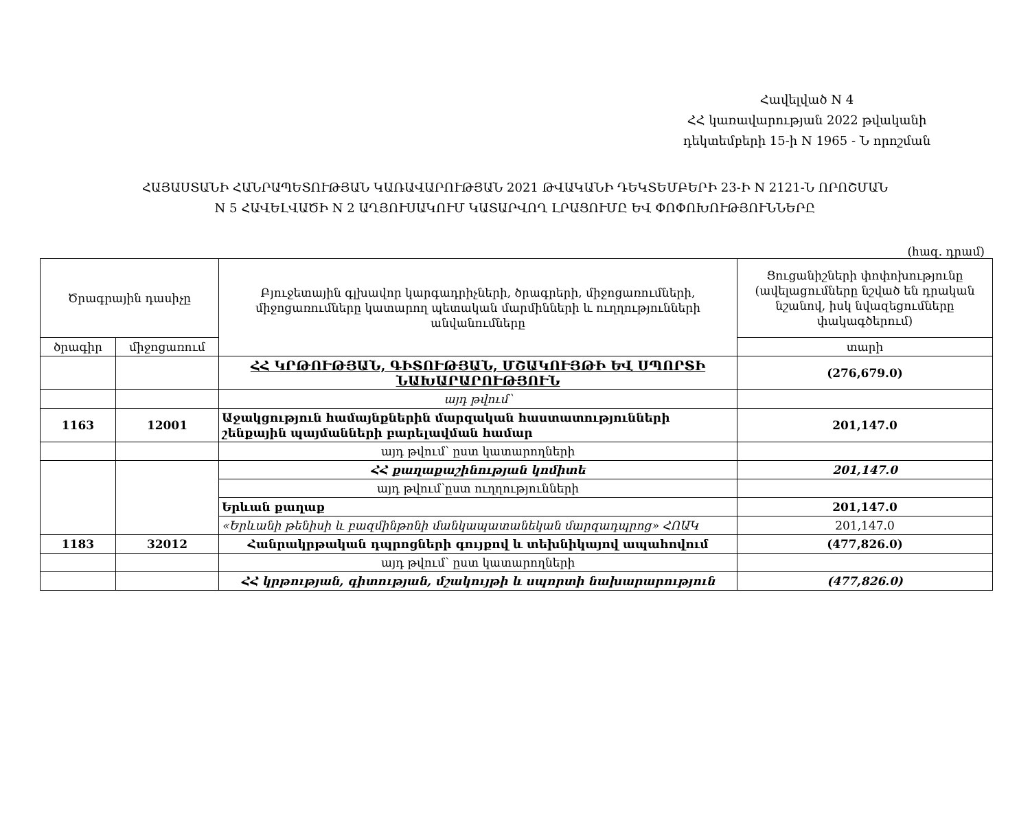Հավելված N 4
ՀՀ կառավարության 2022 թվականի
դեկտեմբերի 15-ի N 1965 - Ն որոշման
ՀԱՅԱՍՏԱՆԻ ՀԱՆՐԱՊԵՏՈՒԹՅԱՆ ԿԱՌԱՎԱՐՈՒԹՅԱՆ 2021 ԹՎԱԿԱՆԻ ԴԵԿՏԵՄԲԵՐԻ 23-Ի N 2121-Ն ՈՐՈՇՄԱՆ
N 5 ՀԱՎԵԼՎԱԾԻ N 2 ԱՂՅՈՒՍԱԿՈՒՄ ԿԱՏԱՐՎՈՂ ԼՐԱՑՈՒՄԸ ԵՎ ՓՈՓՈԽՈՒԹՅՈՒՆՆԵՐԸ
(հազ. դրամ)
| Ծրագրային դասիչը | | Բյուջետային գլխավոր կարգադրիչների, ծրագրերի, միջոցառումների, միջոցառումները կատարող պետական մարմինների և ուղղությունների անվանումները | Ցուցանիշների փոփոխությունը (ավելացումները նշված են դրական նշանով, իսկ նվազեցումները փակագծերում) |
| --- | --- | --- | --- |
| ծրագիր | միջոցառում | | տարի |
| | | ՀՀ ԿՐԹՈՒԹՅԱՆ, ԳԻՏՈՒԹՅԱՆ, ՄՇԱԿՈՒՅԹԻ ԵՎ ՍՊՈՐՏԻ ՆԱԽԱՐԱՐՈՒԹՅՈՒՆ | (276,679.0) |
| | | այդ թվում՝ | |
| 1163 | 12001 | Աջակցություն համայնքներին մարզական հաստատությունների շենքային պայմանների բարելավման համար | 201,147.0 |
| | | այդ թվում՝ ըստ կատարողների | |
| | | ՀՀ քաղաքաշինության կոմիտե | 201,147.0 |
| | | այդ թվում՝ըստ ուղղությունների | |
| | | Երևան քաղաք | 201,147.0 |
| | | «Երևանի թենիսի և բազմինթոնի մանկապատանեկան մարզադպրոց» ՀՈԱԿ | 201,147.0 |
| 1183 | 32012 | Հանրակրթական դպրոցների գույքով և տեխնիկայով ապահովում | (477,826.0) |
| | | այդ թվում՝ ըստ կատարողների | |
| | | ՀՀ կրթության, գիտության, մշակույթի և սպորտի նախարարություն | (477,826.0) |